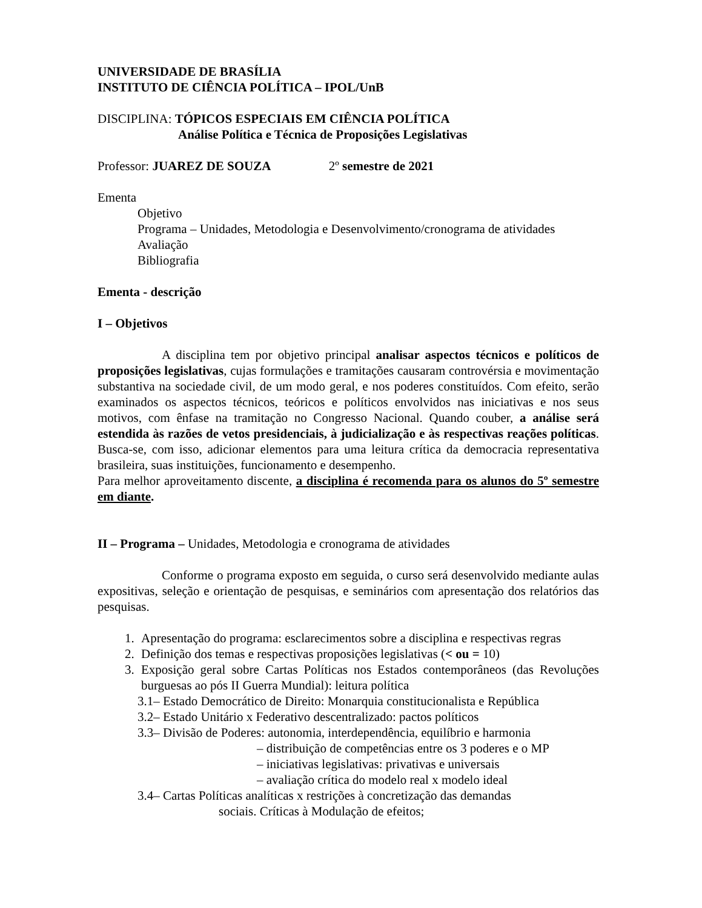UNIVERSIDADE DE BRASÍLIA
INSTITUTO DE CIÊNCIA POLÍTICA – IPOL/UnB
DISCIPLINA: TÓPICOS ESPECIAIS EM CIÊNCIA POLÍTICA
Análise Política e Técnica de Proposições Legislativas
Professor: JUAREZ DE SOUZA 2º semestre de 2021
Ementa
Objetivo
Programa – Unidades, Metodologia e Desenvolvimento/cronograma de atividades
Avaliação
Bibliografia
Ementa - descrição
I – Objetivos
A disciplina tem por objetivo principal analisar aspectos técnicos e políticos de proposições legislativas, cujas formulações e tramitações causaram controvérsia e movimentação substantiva na sociedade civil, de um modo geral, e nos poderes constituídos. Com efeito, serão examinados os aspectos técnicos, teóricos e políticos envolvidos nas iniciativas e nos seus motivos, com ênfase na tramitação no Congresso Nacional. Quando couber, a análise será estendida às razões de vetos presidenciais, à judicialização e às respectivas reações políticas. Busca-se, com isso, adicionar elementos para uma leitura crítica da democracia representativa brasileira, suas instituições, funcionamento e desempenho.
Para melhor aproveitamento discente, a disciplina é recomenda para os alunos do 5º semestre em diante.
II – Programa – Unidades, Metodologia e cronograma de atividades
Conforme o programa exposto em seguida, o curso será desenvolvido mediante aulas expositivas, seleção e orientação de pesquisas, e seminários com apresentação dos relatórios das pesquisas.
1. Apresentação do programa: esclarecimentos sobre a disciplina e respectivas regras
2. Definição dos temas e respectivas proposições legislativas (< ou = 10)
3. Exposição geral sobre Cartas Políticas nos Estados contemporâneos (das Revoluções burguesas ao pós II Guerra Mundial): leitura política
3.1– Estado Democrático de Direito: Monarquia constitucionalista e República
3.2– Estado Unitário x Federativo descentralizado: pactos políticos
3.3– Divisão de Poderes: autonomia, interdependência, equilíbrio e harmonia
– distribuição de competências entre os 3 poderes e o MP
– iniciativas legislativas: privativas e universais
– avaliação crítica do modelo real x modelo ideal
3.4– Cartas Políticas analíticas x restrições à concretização das demandas
sociais. Críticas à Modulação de efeitos;